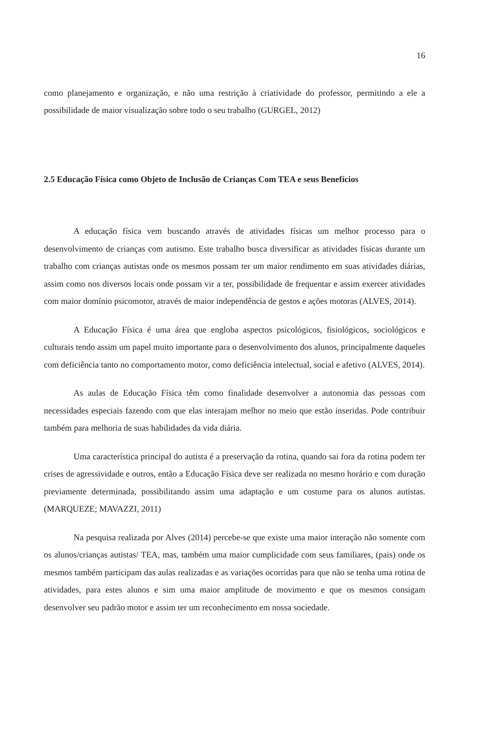16
como planejamento e organização, e não uma restrição à criatividade do professor, permitindo a ele a possibilidade de maior visualização sobre todo o seu trabalho (GURGEL, 2012)
2.5 Educação Física como Objeto de Inclusão de Crianças Com TEA e seus Benefícios
A educação física vem buscando através de atividades físicas um melhor processo para o desenvolvimento de crianças com autismo. Este trabalho busca diversificar as atividades físicas durante um trabalho com crianças autistas onde os mesmos possam ter um maior rendimento em suas atividades diárias, assim como nos diversos locais onde possam vir a ter, possibilidade de frequentar e assim exercer atividades com maior domínio psicomotor, através de maior independência de gestos e ações motoras (ALVES, 2014).
A Educação Física é uma área que engloba aspectos psicológicos, fisiológicos, sociológicos e culturais tendo assim um papel muito importante para o desenvolvimento dos alunos, principalmente daqueles com deficiência tanto no comportamento motor, como deficiência intelectual, social e afetivo (ALVES, 2014).
As aulas de Educação Física têm como finalidade desenvolver a autonomia das pessoas com necessidades especiais fazendo com que elas interajam melhor no meio que estão inseridas. Pode contribuir também para melhoria de suas habilidades da vida diária.
Uma característica principal do autista é a preservação da rotina, quando sai fora da rotina podem ter crises de agressividade e outros, então a Educação Física deve ser realizada no mesmo horário e com duração previamente determinada, possibilitando assim uma adaptação e um costume para os alunos autistas. (MARQUEZE; MAVAZZI, 2011)
Na pesquisa realizada por Alves (2014) percebe-se que existe uma maior interação não somente com os alunos/crianças autistas/ TEA, mas, também uma maior cumplicidade com seus familiares, (pais) onde os mesmos também participam das aulas realizadas e as variações ocorridas para que não se tenha uma rotina de atividades, para estes alunos e sim uma maior amplitude de movimento e que os mesmos consigam desenvolver seu padrão motor e assim ter um reconhecimento em nossa sociedade.